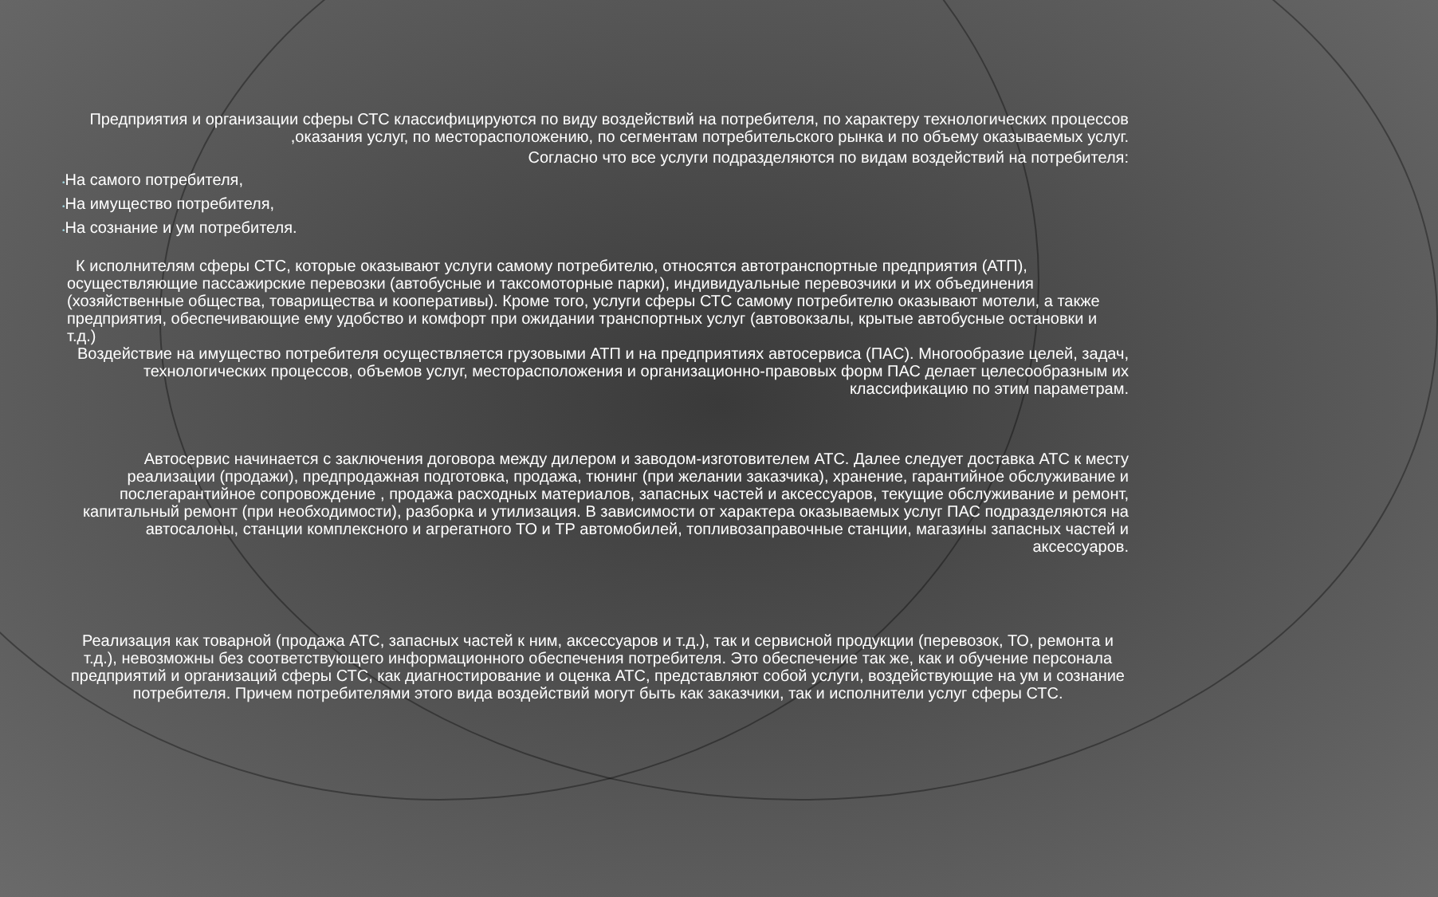Предприятия и организации сферы СТС классифицируются по виду воздействий на потребителя, по характеру технологических процессов ,оказания услуг, по месторасположению, по сегментам потребительского рынка и по объему оказываемых услуг.
Согласно что все услуги подразделяются по видам воздействий на потребителя:
•На самого потребителя,
•На имущество потребителя,
•На сознание и ум потребителя.
К исполнителям сферы СТС, которые оказывают услуги самому потребителю, относятся автотранспортные предприятия (АТП), осуществляющие пассажирские перевозки (автобусные и таксомоторные парки), индивидуальные перевозчики и их объединения (хозяйственные общества, товарищества и кооперативы). Кроме того, услуги сферы СТС самому потребителю оказывают мотели, а также предприятия, обеспечивающие ему удобство и комфорт при ожидании транспортных услуг (автовокзалы, крытые автобусные остановки и т.д.)
Воздействие на имущество потребителя осуществляется грузовыми АТП и на предприятиях автосервиса (ПАС). Многообразие целей, задач, технологических процессов, объемов услуг, месторасположения и организационно-правовых форм ПАС делает целесообразным их классификацию по этим параметрам.
Автосервис начинается с заключения договора между дилером и заводом-изготовителем АТС. Далее следует доставка АТС к месту реализации (продажи), предпродажная подготовка, продажа, тюнинг (при желании заказчика), хранение, гарантийное обслуживание и послегарантийное сопровождение , продажа расходных материалов, запасных частей и аксессуаров, текущие обслуживание и ремонт, капитальный ремонт (при необходимости), разборка и утилизация. В зависимости от характера оказываемых услуг ПАС подразделяются на автосалоны, станции комплексного и агрегатного ТО и ТР автомобилей, топливозаправочные станции, магазины запасных частей и аксессуаров.
Реализация как товарной (продажа АТС, запасных частей к ним, аксессуаров и т.д.), так и сервисной продукции (перевозок, ТО, ремонта и т.д.), невозможны без соответствующего информационного обеспечения потребителя. Это обеспечение так же, как и обучение персонала предприятий и организаций сферы СТС, как диагностирование и оценка АТС, представляют собой услуги, воздействующие на ум и сознание потребителя. Причем потребителями этого вида воздействий могут быть как заказчики, так и исполнители услуг сферы СТС.